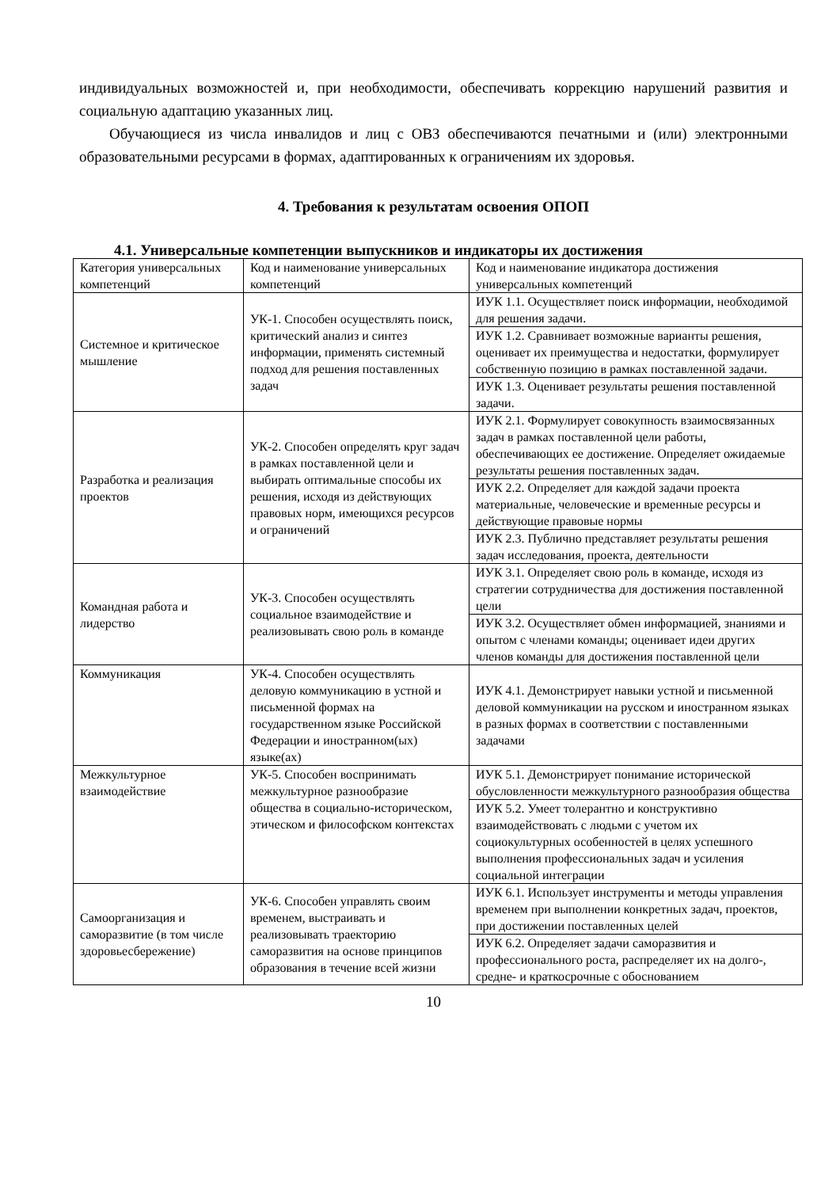индивидуальных возможностей и, при необходимости, обеспечивать коррекцию нарушений развития и социальную адаптацию указанных лиц.
Обучающиеся из числа инвалидов и лиц с ОВЗ обеспечиваются печатными и (или) электронными образовательными ресурсами в формах, адаптированных к ограничениям их здоровья.
4. Требования к результатам освоения ОПОП
4.1. Универсальные компетенции выпускников и индикаторы их достижения
| Категория универсальных компетенций | Код и наименование универсальных компетенций | Код и наименование индикатора достижения универсальных компетенций |
| Системное и критическое мышление | УК-1. Способен осуществлять поиск, критический анализ и синтез информации, применять системный подход для решения поставленных задач | ИУК 1.1. Осуществляет поиск информации, необходимой для решения задачи. |
| | | ИУК 1.2. Сравнивает возможные варианты решения, оценивает их преимущества и недостатки, формулирует собственную позицию в рамках поставленной задачи. |
| | | ИУК 1.3. Оценивает результаты решения поставленной задачи. |
| Разработка и реализация проектов | УК-2. Способен определять круг задач в рамках поставленной цели и выбирать оптимальные способы их решения, исходя из действующих правовых норм, имеющихся ресурсов и ограничений | ИУК 2.1. Формулирует совокупность взаимосвязанных задач в рамках поставленной цели работы, обеспечивающих ее достижение. Определяет ожидаемые результаты решения поставленных задач. |
| | | ИУК 2.2. Определяет для каждой задачи проекта материальные, человеческие и временные ресурсы и действующие правовые нормы |
| | | ИУК 2.3. Публично представляет результаты решения задач исследования, проекта, деятельности |
| Командная работа и лидерство | УК-3. Способен осуществлять социальное взаимодействие и реализовывать свою роль в команде | ИУК 3.1. Определяет свою роль в команде, исходя из стратегии сотрудничества для достижения поставленной цели |
| | | ИУК 3.2. Осуществляет обмен информацией, знаниями и опытом с членами команды; оценивает идеи других членов команды для достижения поставленной цели |
| Коммуникация | УК-4. Способен осуществлять деловую коммуникацию в устной и письменной формах на государственном языке Российской Федерации и иностранном(ых) языке(ах) | ИУК 4.1. Демонстрирует навыки устной и письменной деловой коммуникации на русском и иностранном языках в разных формах в соответствии с поставленными задачами |
| Межкультурное взаимодействие | УК-5. Способен воспринимать межкультурное разнообразие общества в социально-историческом, этическом и философском контекстах | ИУК 5.1. Демонстрирует понимание исторической обусловленности межкультурного разнообразия общества |
| | | ИУК 5.2. Умеет толерантно и конструктивно взаимодействовать с людьми с учетом их социокультурных особенностей в целях успешного выполнения профессиональных задач и усиления социальной интеграции |
| Самоорганизация и саморазвитие (в том числе здоровьесбережение) | УК-6. Способен управлять своим временем, выстраивать и реализовывать траекторию саморазвития на основе принципов образования в течение всей жизни | ИУК 6.1. Использует инструменты и методы управления временем при выполнении конкретных задач, проектов, при достижении поставленных целей |
| | | ИУК 6.2. Определяет задачи саморазвития и профессионального роста, распределяет их на долго-, средне- и краткосрочные с обоснованием |
10